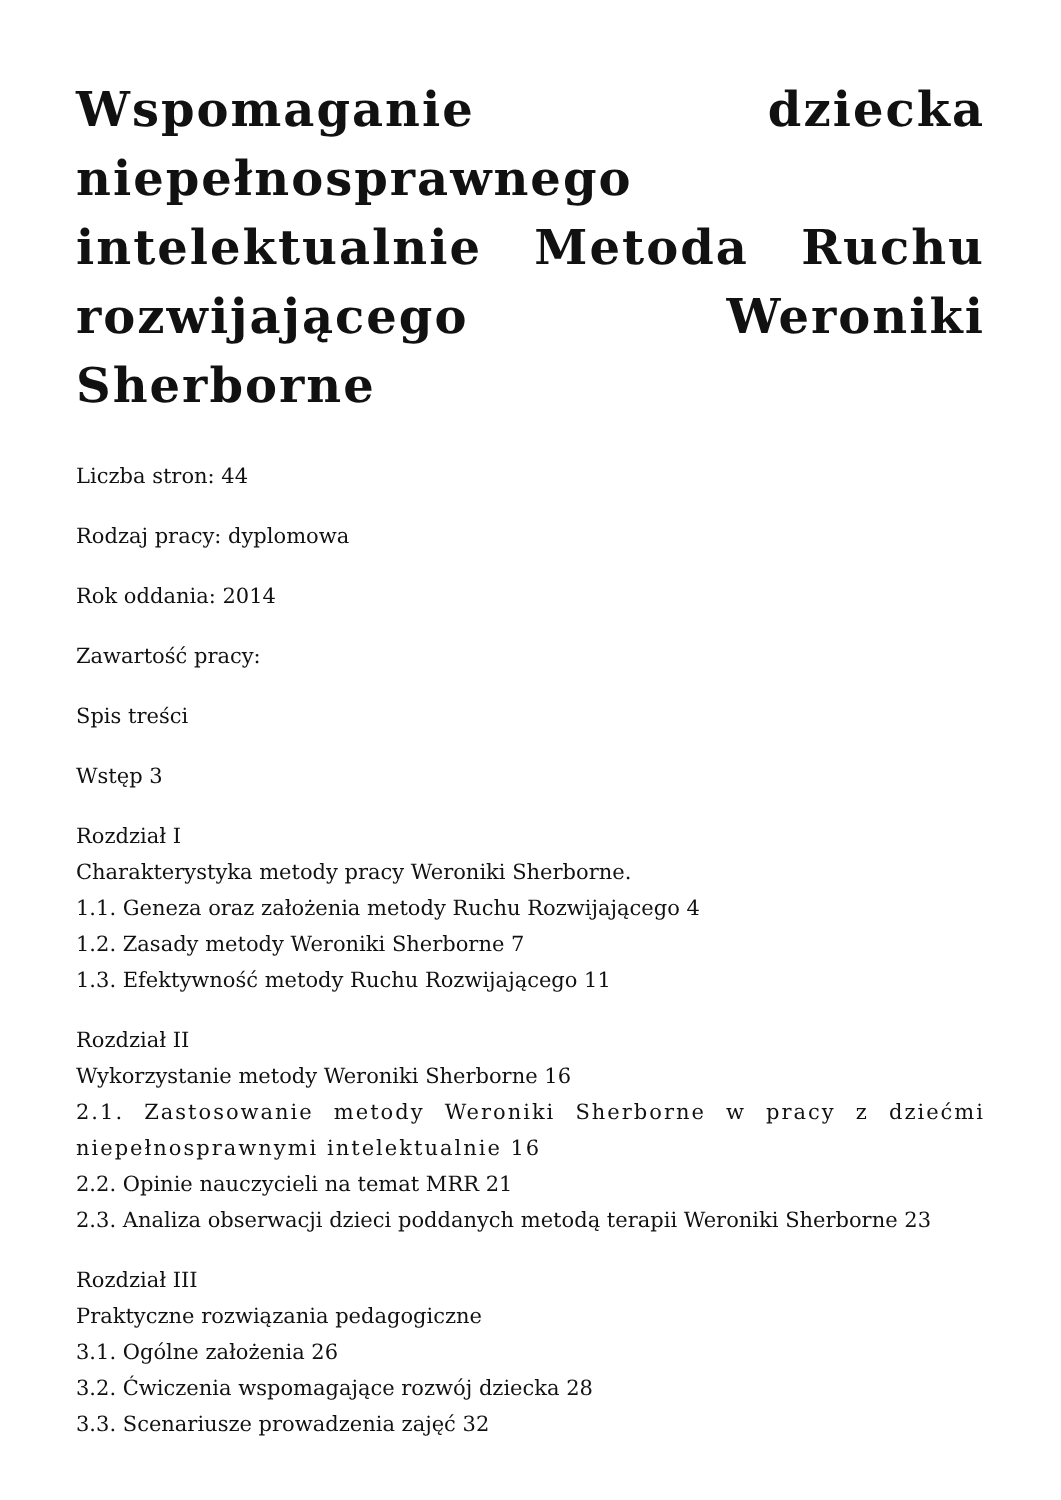Wspomaganie dziecka niepełnosprawnego intelektualnie Metoda Ruchu rozwijającego Weroniki Sherborne
Liczba stron: 44
Rodzaj pracy: dyplomowa
Rok oddania: 2014
Zawartość pracy:
Spis treści
Wstęp 3
Rozdział I
Charakterystyka metody pracy Weroniki Sherborne.
1.1. Geneza oraz założenia metody Ruchu Rozwijającego 4
1.2. Zasady metody Weroniki Sherborne 7
1.3. Efektywność metody Ruchu Rozwijającego 11
Rozdział II
Wykorzystanie metody Weroniki Sherborne 16
2.1. Zastosowanie metody Weroniki Sherborne w pracy z dziećmi niepełnosprawnymi intelektualnie 16
2.2. Opinie nauczycieli na temat MRR 21
2.3. Analiza obserwacji dzieci poddanych metodą terapii Weroniki Sherborne 23
Rozdział III
Praktyczne rozwiązania pedagogiczne
3.1. Ogólne założenia 26
3.2. Ćwiczenia wspomagające rozwój dziecka 28
3.3. Scenariusze prowadzenia zajęć 32